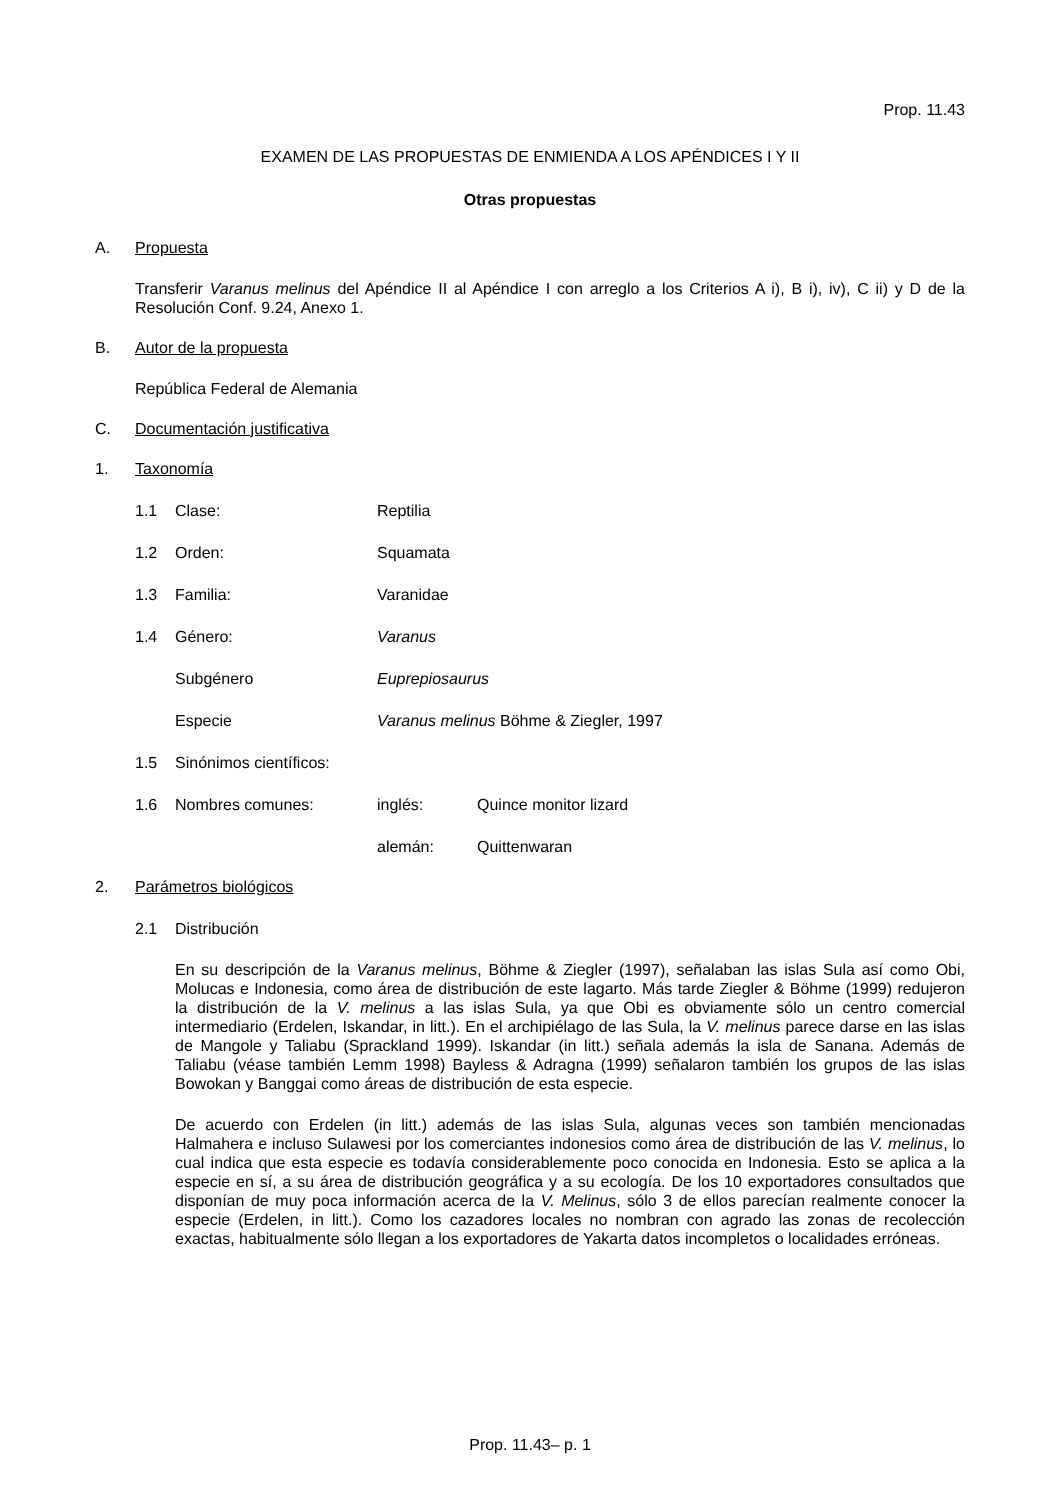Prop. 11.43
EXAMEN DE LAS PROPUESTAS DE ENMIENDA A LOS APÉNDICES I Y II
Otras propuestas
A. Propuesta
Transferir Varanus melinus del Apéndice II al Apéndice I con arreglo a los Criterios A i), B i), iv), C ii) y D de la Resolución Conf. 9.24, Anexo 1.
B. Autor de la propuesta
República Federal de Alemania
C. Documentación justificativa
1. Taxonomía
1.1 Clase: Reptilia
1.2 Orden: Squamata
1.3 Familia: Varanidae
1.4 Género: Varanus
Subgénero Euprepiosaurus
Especie Varanus melinus Böhme & Ziegler, 1997
1.5 Sinónimos científicos:
1.6 Nombres comunes: inglés: Quince monitor lizard
alemán: Quittenwaran
2. Parámetros biológicos
2.1 Distribución
En su descripción de la Varanus melinus, Böhme & Ziegler (1997), señalaban las islas Sula así como Obi, Molucas e Indonesia, como área de distribución de este lagarto. Más tarde Ziegler & Böhme (1999) redujeron la distribución de la V. melinus a las islas Sula, ya que Obi es obviamente sólo un centro comercial intermediario (Erdelen, Iskandar, in litt.). En el archipiélago de las Sula, la V. melinus parece darse en las islas de Mangole y Taliabu (Sprackland 1999). Iskandar (in litt.) señala además la isla de Sanana. Además de Taliabu (véase también Lemm 1998) Bayless & Adragna (1999) señalaron también los grupos de las islas Bowokan y Banggai como áreas de distribución de esta especie.
De acuerdo con Erdelen (in litt.) además de las islas Sula, algunas veces son también mencionadas Halmahera e incluso Sulawesi por los comerciantes indonesios como área de distribución de las V. melinus, lo cual indica que esta especie es todavía considerablemente poco conocida en Indonesia. Esto se aplica a la especie en sí, a su área de distribución geográfica y a su ecología. De los 10 exportadores consultados que disponían de muy poca información acerca de la V. Melinus, sólo 3 de ellos parecían realmente conocer la especie (Erdelen, in litt.). Como los cazadores locales no nombran con agrado las zonas de recolección exactas, habitualmente sólo llegan a los exportadores de Yakarta datos incompletos o localidades erróneas.
Prop. 11.43– p. 1